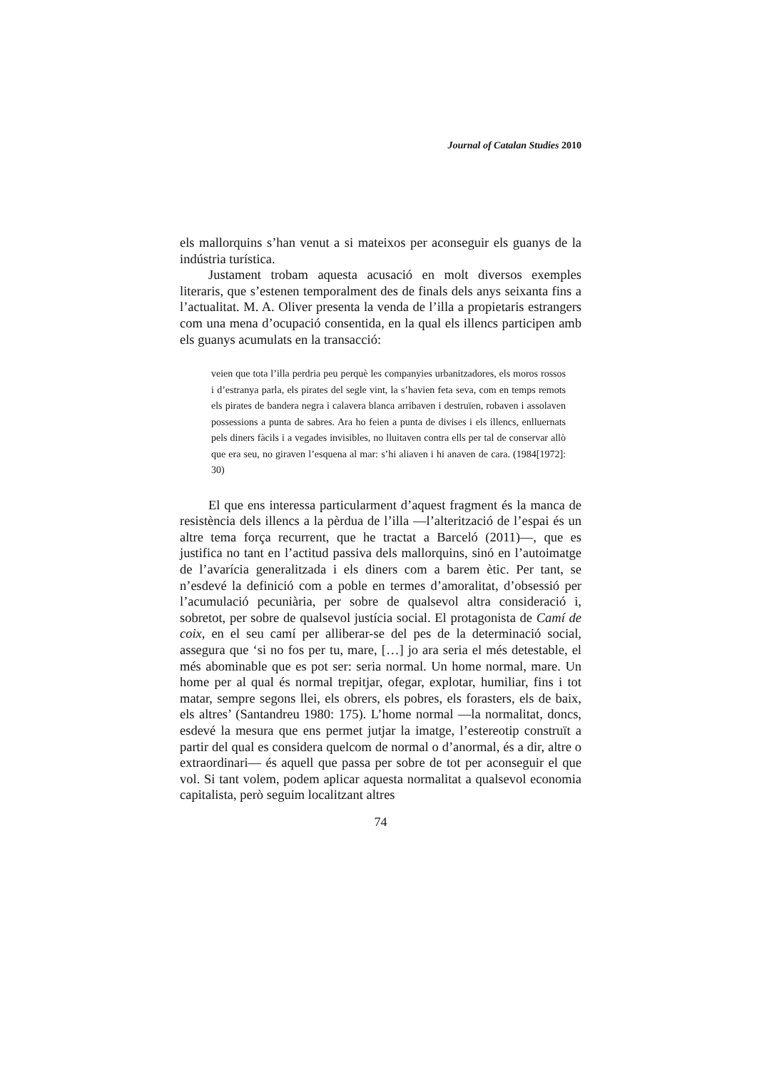Journal of Catalan Studies 2010
els mallorquins s’han venut a si mateixos per aconseguir els guanys de la indústria turística.
Justament trobam aquesta acusació en molt diversos exemples literaris, que s’estenen temporalment des de finals dels anys seixanta fins a l’actualitat. M. A. Oliver presenta la venda de l’illa a propietaris estrangers com una mena d’ocupació consentida, en la qual els illencs participen amb els guanys acumulats en la transacció:
veien que tota l’illa perdria peu perquè les companyies urbanitzadores, els moros rossos i d’estranya parla, els pirates del segle vint, la s’havien feta seva, com en temps remots els pirates de bandera negra i calavera blanca arribaven i destruïen, robaven i assolaven possessions a punta de sabres. Ara ho feien a punta de divises i els illencs, enlluernats pels diners fàcils i a vegades invisibles, no lluitaven contra ells per tal de conservar allò que era seu, no giraven l’esquena al mar: s’hi aliaven i hi anaven de cara. (1984[1972]: 30)
El que ens interessa particularment d’aquest fragment és la manca de resistència dels illencs a la pèrdua de l’illa —l’alterització de l’espai és un altre tema força recurrent, que he tractat a Barceló (2011)—, que es justifica no tant en l’actitud passiva dels mallorquins, sinó en l’autoimatge de l’avarícia generalitzada i els diners com a barem ètic. Per tant, se n’esdevé la definició com a poble en termes d’amoralitat, d’obsessió per l’acumulació pecuniària, per sobre de qualsevol altra consideració i, sobretot, per sobre de qualsevol justícia social. El protagonista de Camí de coix, en el seu camí per alliberar-se del pes de la determinació social, assegura que ‘si no fos per tu, mare, […] jo ara seria el més detestable, el més abominable que es pot ser: seria normal. Un home normal, mare. Un home per al qual és normal trepitjar, ofegar, explotar, humiliar, fins i tot matar, sempre segons llei, els obrers, els pobres, els forasters, els de baix, els altres’ (Santandreu 1980: 175). L’home normal —la normalitat, doncs, esdevé la mesura que ens permet jutjar la imatge, l’estereotip construït a partir del qual es considera quelcom de normal o d’anormal, és a dir, altre o extraordinari— és aquell que passa per sobre de tot per aconseguir el que vol. Si tant volem, podem aplicar aquesta normalitat a qualsevol economia capitalista, però seguim localitzant altres
74